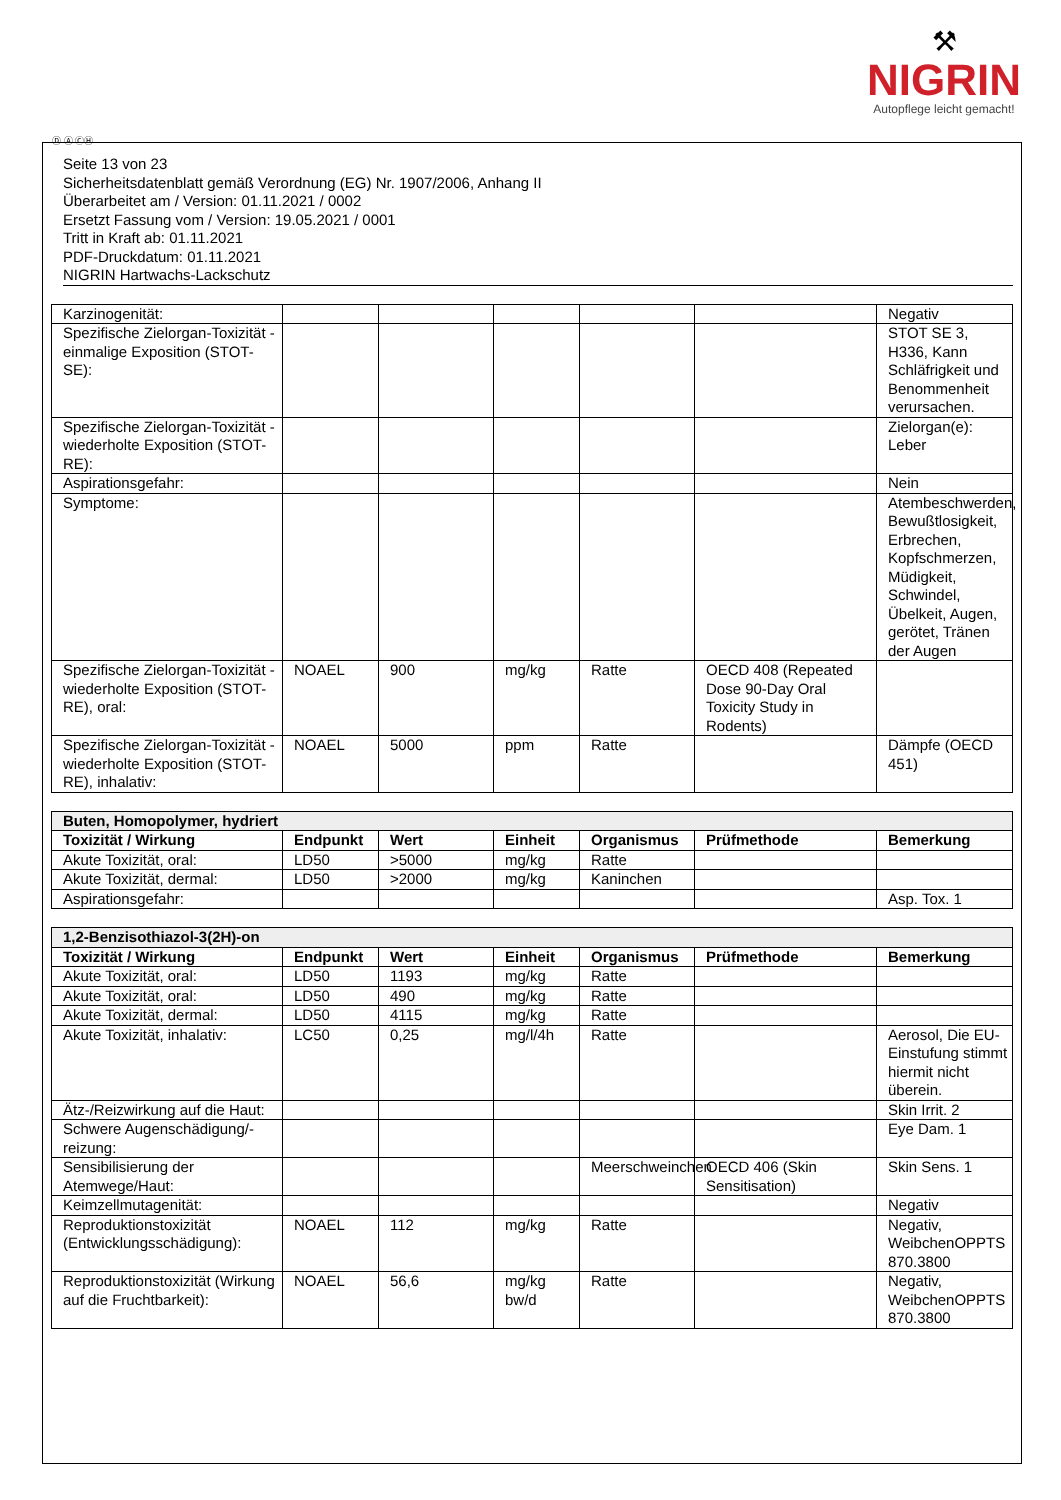⚒
NIGRIN
Autopflege leicht gemacht!
Ⓓ Ⓐ ⒸⒽ
Seite 13 von 23
Sicherheitsdatenblatt gemäß Verordnung (EG) Nr. 1907/2006, Anhang II
Überarbeitet am / Version: 01.11.2021 / 0002
Ersetzt Fassung vom / Version: 19.05.2021 / 0001
Tritt in Kraft ab: 01.11.2021
PDF-Druckdatum: 01.11.2021
NIGRIN Hartwachs-Lackschutz
| Karzinogenität: | | | | | | Negativ |
| Spezifische Zielorgan-Toxizität - einmalige Exposition (STOT-SE): | | | | | | STOT SE 3, H336, Kann Schläfrigkeit und Benommenheit verursachen. |
| Spezifische Zielorgan-Toxizität - wiederholte Exposition (STOT-RE): | | | | | | Zielorgan(e): Leber |
| Aspirationsgefahr: | | | | | | Nein |
| Symptome: | | | | | | Atembeschwerden, Bewußtlosigkeit, Erbrechen, Kopfschmerzen, Müdigkeit, Schwindel, Übelkeit, Augen, gerötet, Tränen der Augen |
| Spezifische Zielorgan-Toxizität - wiederholte Exposition (STOT-RE), oral: | NOAEL | 900 | mg/kg | Ratte | OECD 408 (Repeated Dose 90-Day Oral Toxicity Study in Rodents) | |
| Spezifische Zielorgan-Toxizität - wiederholte Exposition (STOT-RE), inhalativ: | NOAEL | 5000 | ppm | Ratte | | Dämpfe (OECD 451) |
| Buten, Homopolymer, hydriert | | | | | | |
| Toxizität / Wirkung | Endpunkt | Wert | Einheit | Organismus | Prüfmethode | Bemerkung |
| Akute Toxizität, oral: | LD50 | >5000 | mg/kg | Ratte | | |
| Akute Toxizität, dermal: | LD50 | >2000 | mg/kg | Kaninchen | | |
| Aspirationsgefahr: | | | | | | Asp. Tox. 1 |
| 1,2-Benzisothiazol-3(2H)-on | | | | | | |
| Toxizität / Wirkung | Endpunkt | Wert | Einheit | Organismus | Prüfmethode | Bemerkung |
| Akute Toxizität, oral: | LD50 | 1193 | mg/kg | Ratte | | |
| Akute Toxizität, oral: | LD50 | 490 | mg/kg | Ratte | | |
| Akute Toxizität, dermal: | LD50 | 4115 | mg/kg | Ratte | | |
| Akute Toxizität, inhalativ: | LC50 | 0,25 | mg/l/4h | Ratte | | Aerosol, Die EU-Einstufung stimmt hiermit nicht überein. |
| Ätz-/Reizwirkung auf die Haut: | | | | | | Skin Irrit. 2 |
| Schwere Augenschädigung/-reizung: | | | | | | Eye Dam. 1 |
| Sensibilisierung der Atemwege/Haut: | | | | Meerschweinchen | OECD 406 (Skin Sensitisation) | Skin Sens. 1 |
| Keimzellmutagenität: | | | | | | Negativ |
| Reproduktionstoxizität (Entwicklungsschädigung): | NOAEL | 112 | mg/kg | Ratte | | Negativ, WeibchenOPPTS 870.3800 |
| Reproduktionstoxizität (Wirkung auf die Fruchtbarkeit): | NOAEL | 56,6 | mg/kg bw/d | Ratte | | Negativ, WeibchenOPPTS 870.3800 |